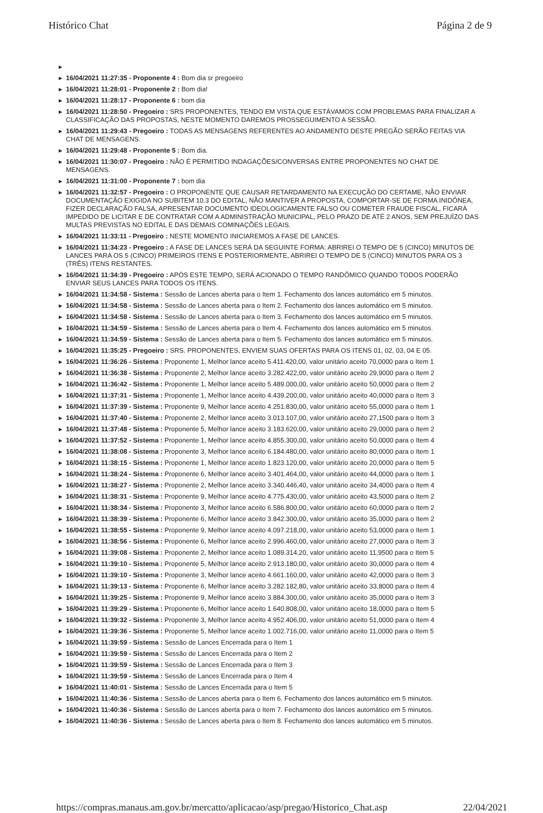Histórico Chat Página 2 de 9
▶ ▶ 16/04/2021 11:27:35 - Proponente 4 : Bom dia sr pregoeiro
▶ 16/04/2021 11:28:01 - Proponente 2 : Bom dia!
▶ 16/04/2021 11:28:17 - Proponente 6 : bom dia
▶ 16/04/2021 11:28:50 - Pregoeiro : SRS PROPONENTES, TENDO EM VISTA QUE ESTÁVAMOS COM PROBLEMAS PARA FINALIZAR A CLASSIFICAÇÃO DAS PROPOSTAS, NESTE MOMENTO DAREMOS PROSSEGUIMENTO A SESSÃO.
▶ 16/04/2021 11:29:43 - Pregoeiro : TODAS AS MENSAGENS REFERENTES AO ANDAMENTO DESTE PREGÃO SERÃO FEITAS VIA CHAT DE MENSAGENS.
▶ 16/04/2021 11:29:48 - Proponente 5 : Bom dia.
▶ 16/04/2021 11:30:07 - Pregoeiro : NÃO É PERMITIDO INDAGAÇÕES/CONVERSAS ENTRE PROPONENTES NO CHAT DE MENSAGENS.
▶ 16/04/2021 11:31:00 - Proponente 7 : bom dia
▶ 16/04/2021 11:32:57 - Pregoeiro : O PROPONENTE QUE CAUSAR RETARDAMENTO NA EXECUÇÃO DO CERTAME, NÃO ENVIAR DOCUMENTAÇÃO EXIGIDA NO SUBITEM 10.3 DO EDITAL, NÃO MANTIVER A PROPOSTA, COMPORTAR-SE DE FORMA INIDÔNEA, FIZER DECLARAÇÃO FALSA, APRESENTAR DOCUMENTO IDEOLOGICAMENTE FALSO OU COMETER FRAUDE FISCAL, FICARÁ IMPEDIDO DE LICITAR E DE CONTRATAR COM A ADMINISTRAÇÃO MUNICIPAL, PELO PRAZO DE ATÉ 2 ANOS, SEM PREJUÍZO DAS MULTAS PREVISTAS NO EDITAL E DAS DEMAIS COMINAÇÕES LEGAIS.
▶ 16/04/2021 11:33:11 - Pregoeiro : NESTE MOMENTO INICIAREMOS A FASE DE LANCES.
▶ 16/04/2021 11:34:23 - Pregoeiro : A FASE DE LANCES SERÁ DA SEGUINTE FORMA: ABRIREI O TEMPO DE 5 (CINCO) MINUTOS DE LANCES PARA OS 5 (CINCO) PRIMEIROS ITENS E POSTERIORMENTE, ABRIREI O TEMPO DE 5 (CINCO) MINUTOS PARA OS 3 (TRÊS) ITENS RESTANTES.
▶ 16/04/2021 11:34:39 - Pregoeiro : APÓS ESTE TEMPO, SERÁ ACIONADO O TEMPO RANDÔMICO QUANDO TODOS PODERÃO ENVIAR SEUS LANCES PARA TODOS OS ITENS.
▶ 16/04/2021 11:34:58 - Sistema : Sessão de Lances aberta para o Item 1. Fechamento dos lances automático em 5 minutos.
▶ 16/04/2021 11:34:58 - Sistema : Sessão de Lances aberta para o Item 2. Fechamento dos lances automático em 5 minutos.
▶ 16/04/2021 11:34:58 - Sistema : Sessão de Lances aberta para o Item 3. Fechamento dos lances automático em 5 minutos.
▶ 16/04/2021 11:34:59 - Sistema : Sessão de Lances aberta para o Item 4. Fechamento dos lances automático em 5 minutos.
▶ 16/04/2021 11:34:59 - Sistema : Sessão de Lances aberta para o Item 5. Fechamento dos lances automático em 5 minutos.
▶ 16/04/2021 11:35:25 - Pregoeiro : SRS. PROPONENTES, ENVIEM SUAS OFERTAS PARA OS ITENS 01, 02, 03, 04 E 05.
▶ 16/04/2021 11:36:26 - Sistema : Proponente 1, Melhor lance aceito 5.411.420,00, valor unitário aceito 70,0000 para o Item 1
▶ 16/04/2021 11:36:38 - Sistema : Proponente 2, Melhor lance aceito 3.282.422,00, valor unitário aceito 29,9000 para o Item 2
▶ 16/04/2021 11:36:42 - Sistema : Proponente 1, Melhor lance aceito 5.489.000,00, valor unitário aceito 50,0000 para o Item 2
▶ 16/04/2021 11:37:31 - Sistema : Proponente 1, Melhor lance aceito 4.439.200,00, valor unitário aceito 40,0000 para o Item 3
▶ 16/04/2021 11:37:39 - Sistema : Proponente 9, Melhor lance aceito 4.251.830,00, valor unitário aceito 55,0000 para o Item 1
▶ 16/04/2021 11:37:40 - Sistema : Proponente 2, Melhor lance aceito 3.013.107,00, valor unitário aceito 27,1500 para o Item 3
▶ 16/04/2021 11:37:48 - Sistema : Proponente 5, Melhor lance aceito 3.183.620,00, valor unitário aceito 29,0000 para o Item 2
▶ 16/04/2021 11:37:52 - Sistema : Proponente 1, Melhor lance aceito 4.855.300,00, valor unitário aceito 50,0000 para o Item 4
▶ 16/04/2021 11:38:08 - Sistema : Proponente 3, Melhor lance aceito 6.184.480,00, valor unitário aceito 80,0000 para o Item 1
▶ 16/04/2021 11:38:15 - Sistema : Proponente 1, Melhor lance aceito 1.823.120,00, valor unitário aceito 20,0000 para o Item 5
▶ 16/04/2021 11:38:24 - Sistema : Proponente 6, Melhor lance aceito 3.401.464,00, valor unitário aceito 44,0000 para o Item 1
▶ 16/04/2021 11:38:27 - Sistema : Proponente 2, Melhor lance aceito 3.340.446,40, valor unitário aceito 34,4000 para o Item 4
▶ 16/04/2021 11:38:31 - Sistema : Proponente 9, Melhor lance aceito 4.775.430,00, valor unitário aceito 43,5000 para o Item 2
▶ 16/04/2021 11:38:34 - Sistema : Proponente 3, Melhor lance aceito 6.586.800,00, valor unitário aceito 60,0000 para o Item 2
▶ 16/04/2021 11:38:39 - Sistema : Proponente 6, Melhor lance aceito 3.842.300,00, valor unitário aceito 35,0000 para o Item 2
▶ 16/04/2021 11:38:55 - Sistema : Proponente 9, Melhor lance aceito 4.097.218,00, valor unitário aceito 53,0000 para o Item 1
▶ 16/04/2021 11:38:56 - Sistema : Proponente 6, Melhor lance aceito 2.996.460,00, valor unitário aceito 27,0000 para o Item 3
▶ 16/04/2021 11:39:08 - Sistema : Proponente 2, Melhor lance aceito 1.089.314,20, valor unitário aceito 11,9500 para o Item 5
▶ 16/04/2021 11:39:10 - Sistema : Proponente 5, Melhor lance aceito 2.913.180,00, valor unitário aceito 30,0000 para o Item 4
▶ 16/04/2021 11:39:10 - Sistema : Proponente 3, Melhor lance aceito 4.661.160,00, valor unitário aceito 42,0000 para o Item 3
▶ 16/04/2021 11:39:13 - Sistema : Proponente 6, Melhor lance aceito 3.282.182,80, valor unitário aceito 33,8000 para o Item 4
▶ 16/04/2021 11:39:25 - Sistema : Proponente 9, Melhor lance aceito 3.884.300,00, valor unitário aceito 35,0000 para o Item 3
▶ 16/04/2021 11:39:29 - Sistema : Proponente 6, Melhor lance aceito 1.640.808,00, valor unitário aceito 18,0000 para o Item 5
▶ 16/04/2021 11:39:32 - Sistema : Proponente 3, Melhor lance aceito 4.952.406,00, valor unitário aceito 51,0000 para o Item 4
▶ 16/04/2021 11:39:36 - Sistema : Proponente 5, Melhor lance aceito 1.002.716,00, valor unitário aceito 11,0000 para o Item 5
▶ 16/04/2021 11:39:59 - Sistema : Sessão de Lances Encerrada para o Item 1
▶ 16/04/2021 11:39:59 - Sistema : Sessão de Lances Encerrada para o Item 2
▶ 16/04/2021 11:39:59 - Sistema : Sessão de Lances Encerrada para o Item 3
▶ 16/04/2021 11:39:59 - Sistema : Sessão de Lances Encerrada para o Item 4
▶ 16/04/2021 11:40:01 - Sistema : Sessão de Lances Encerrada para o Item 5
▶ 16/04/2021 11:40:36 - Sistema : Sessão de Lances aberta para o Item 6. Fechamento dos lances automático em 5 minutos.
▶ 16/04/2021 11:40:36 - Sistema : Sessão de Lances aberta para o Item 7. Fechamento dos lances automático em 5 minutos.
▶ 16/04/2021 11:40:36 - Sistema : Sessão de Lances aberta para o Item 8. Fechamento dos lances automático em 5 minutos.
https://compras.manaus.am.gov.br/mercatto/aplicacao/asp/pregao/Historico_Chat.asp
22/04/2021